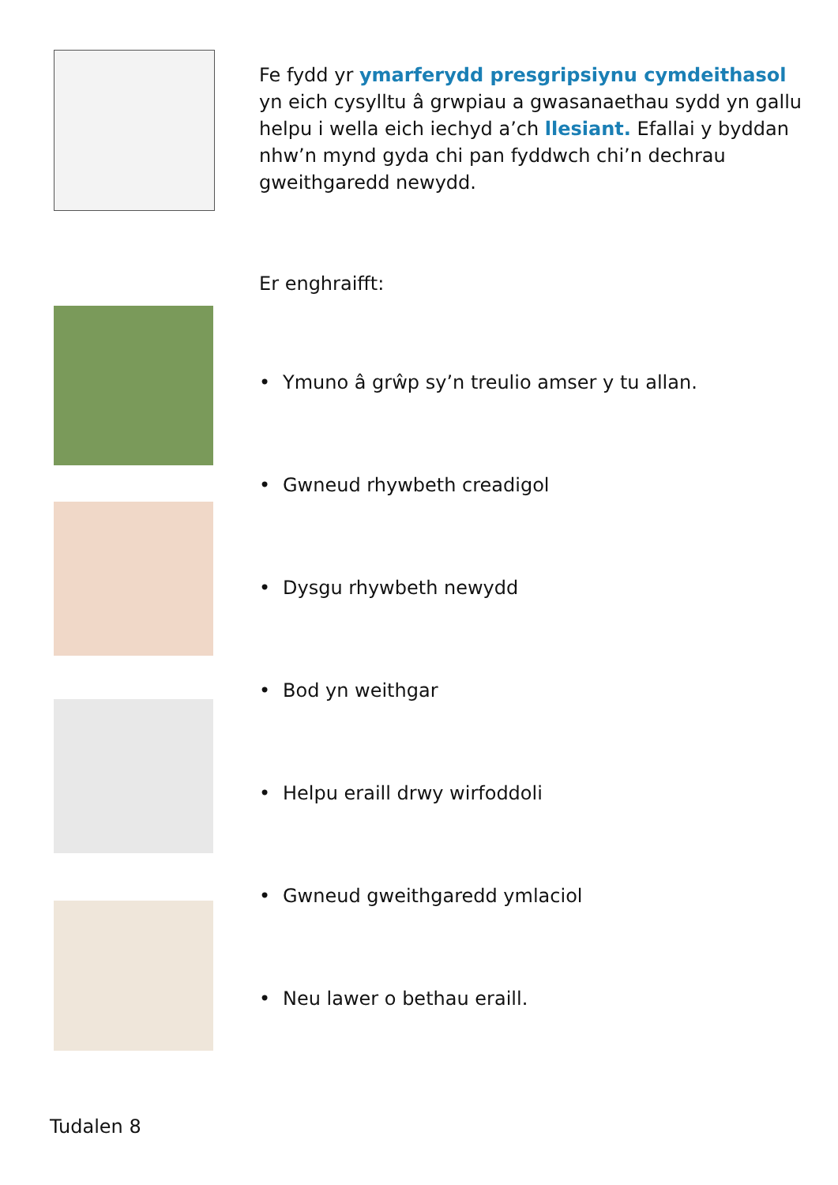Fe fydd yr ymarferydd presgripsiynu cymdeithasol yn eich cysylltu â grwpiau a gwasanaethau sydd yn gallu helpu i wella eich iechyd a’ch llesiant. Efallai y byddan nhw’n mynd gyda chi pan fyddwch chi’n dechrau gweithgaredd newydd.
Er enghraifft:
• Ymuno â grŵp sy’n treulio amser y tu allan.
• Gwneud rhywbeth creadigol
• Dysgu rhywbeth newydd
• Bod yn weithgar
• Helpu eraill drwy wirfoddoli
• Gwneud gweithgaredd ymlaciol
• Neu lawer o bethau eraill.
Tudalen 8